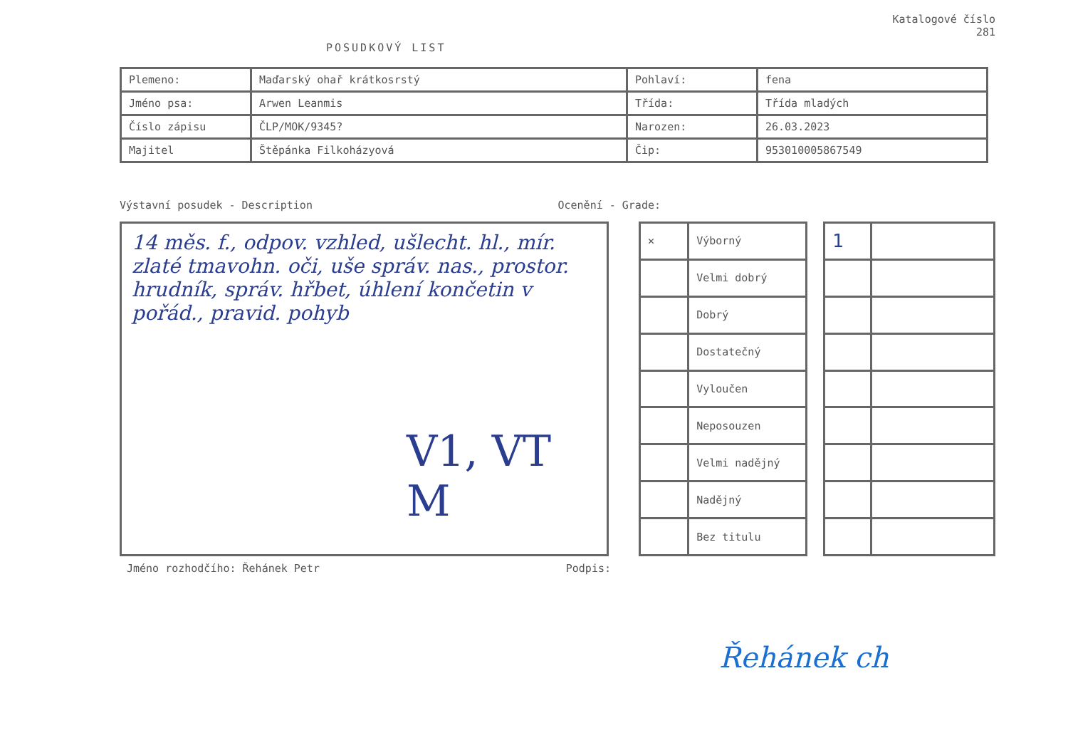POSUDKOVÝ LIST
Katalogové číslo
281
| Plemeno: | Maďarský ohař krátkosrstý | Pohlaví: | fena |
| Jméno psa: | Arwen Leanmis | Třída: | Třída mladých |
| Číslo zápisu | ČLP/MOK/9345? | Narozen: | 26.03.2023 |
| Majitel | Štěpánka Filkoházyová | Čip: | 953010005867549 |
Výstavní posudek - Description Ocenění - Grade:
14 měs. f., odpov. vzhled, ušlecht. hl., mír. zlaté tmavohn. oči, uše správ. nas., prostor. hrudník, správ. hřbet, úhlení končetin v pořád., pravid. pohyb
V1, VT M
| ✕ | Výborný |
| | Velmi dobrý |
| | Dobrý |
| | Dostatečný |
| | Vyloučen |
| | Neposouzen |
| | Velmi nadějný |
| | Nadějný |
| | Bez titulu |
| 1 | |
Jméno rozhodčího: Řehánek Petr Podpis:
Řehánek ch